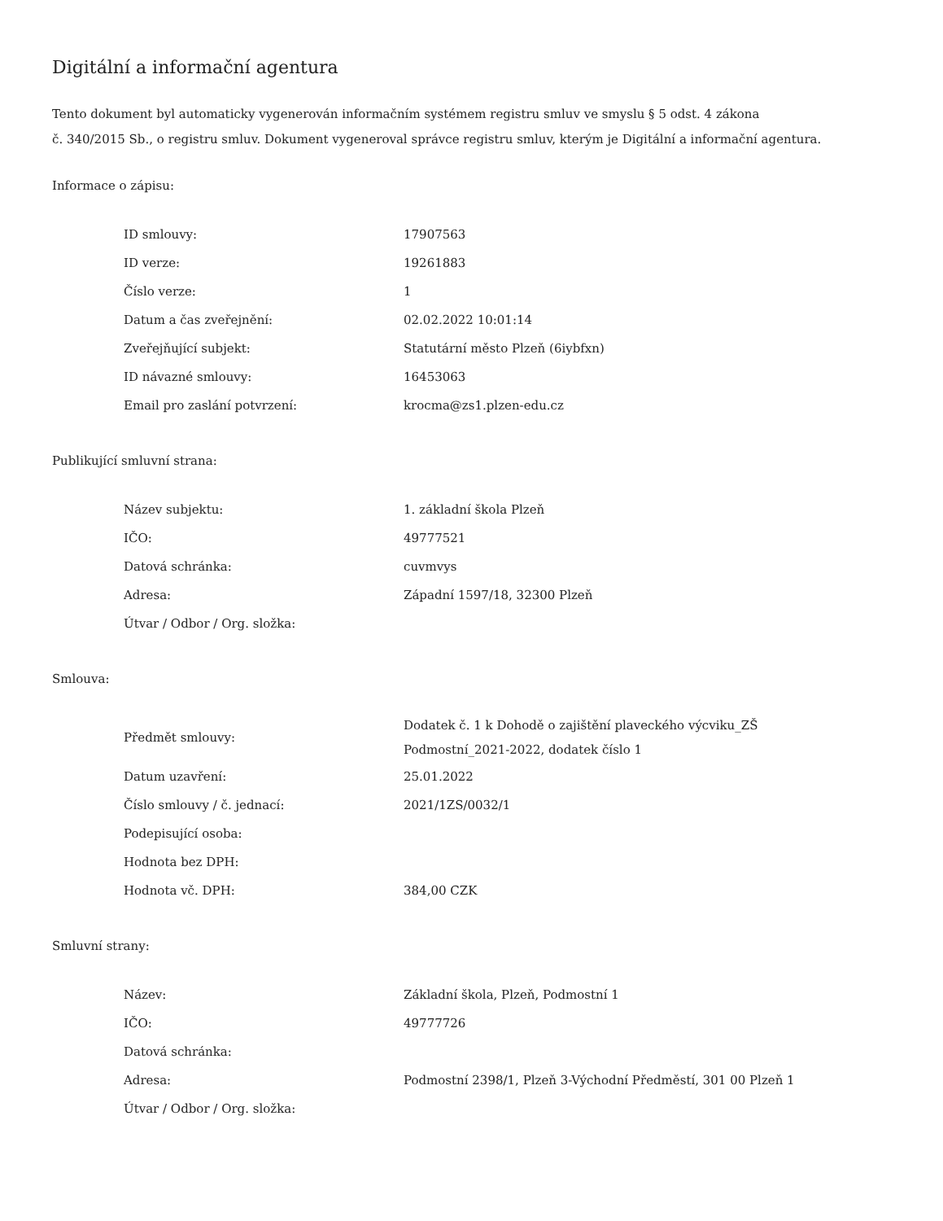Digitální a informační agentura
Tento dokument byl automaticky vygenerován informačním systémem registru smluv ve smyslu § 5 odst. 4 zákona
č. 340/2015 Sb., o registru smluv. Dokument vygeneroval správce registru smluv, kterým je Digitální a informační agentura.
Informace o zápisu:
| ID smlouvy: | 17907563 |
| ID verze: | 19261883 |
| Číslo verze: | 1 |
| Datum a čas zveřejnění: | 02.02.2022 10:01:14 |
| Zveřejňující subjekt: | Statutární město Plzeň (6iybfxn) |
| ID návazné smlouvy: | 16453063 |
| Email pro zaslání potvrzení: | krocma@zs1.plzen-edu.cz |
Publikující smluvní strana:
| Název subjektu: | 1. základní škola Plzeň |
| IČO: | 49777521 |
| Datová schránka: | cuvmvys |
| Adresa: | Západní 1597/18, 32300 Plzeň |
| Útvar / Odbor / Org. složka: | |
Smlouva:
| Předmět smlouvy: | Dodatek č. 1 k Dohodě o zajištění plaveckého výcviku_ZŠ Podmostní_2021-2022, dodatek číslo 1 |
| Datum uzavření: | 25.01.2022 |
| Číslo smlouvy / č. jednací: | 2021/1ZS/0032/1 |
| Podepisující osoba: | |
| Hodnota bez DPH: | |
| Hodnota vč. DPH: | 384,00 CZK |
Smluvní strany:
| Název: | Základní škola, Plzeň, Podmostní 1 |
| IČO: | 49777726 |
| Datová schránka: | |
| Adresa: | Podmostní 2398/1, Plzeň 3-Východní Předměstí, 301 00 Plzeň 1 |
| Útvar / Odbor / Org. složka: | |